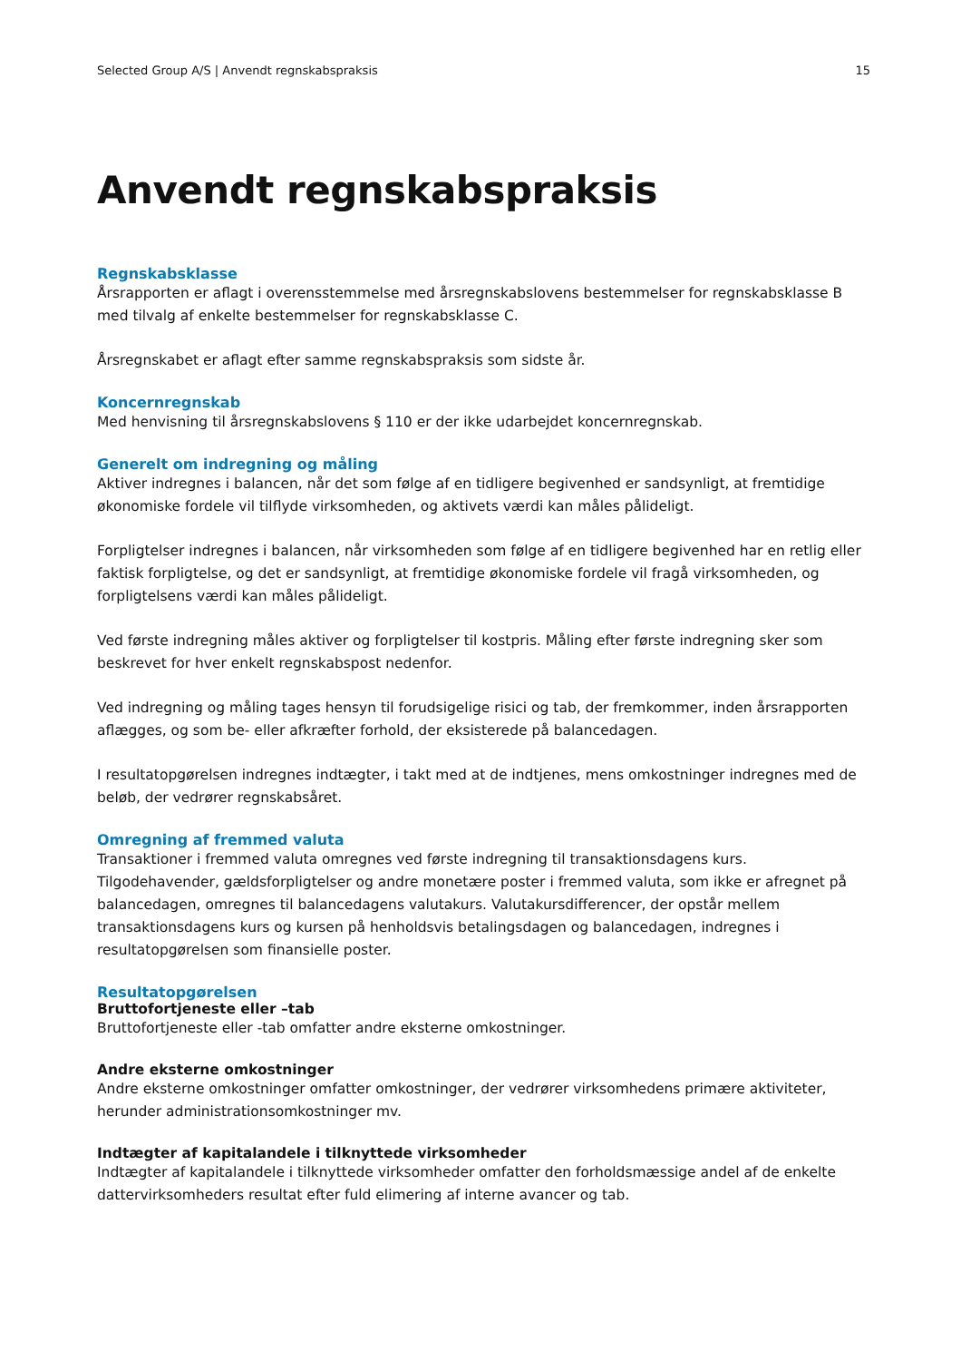Selected Group A/S | Anvendt regnskabspraksis 15
Anvendt regnskabspraksis
Regnskabsklasse
Årsrapporten er aflagt i overensstemmelse med årsregnskabslovens bestemmelser for regnskabsklasse B med tilvalg af enkelte bestemmelser for regnskabsklasse C.
Årsregnskabet er aflagt efter samme regnskabspraksis som sidste år.
Koncernregnskab
Med henvisning til årsregnskabslovens § 110 er der ikke udarbejdet koncernregnskab.
Generelt om indregning og måling
Aktiver indregnes i balancen, når det som følge af en tidligere begivenhed er sandsynligt, at fremtidige økonomiske fordele vil tilflyde virksomheden, og aktivets værdi kan måles pålideligt.
Forpligtelser indregnes i balancen, når virksomheden som følge af en tidligere begivenhed har en retlig eller faktisk forpligtelse, og det er sandsynligt, at fremtidige økonomiske fordele vil fragå virksomheden, og forpligtelsens værdi kan måles pålideligt.
Ved første indregning måles aktiver og forpligtelser til kostpris. Måling efter første indregning sker som beskrevet for hver enkelt regnskabspost nedenfor.
Ved indregning og måling tages hensyn til forudsigelige risici og tab, der fremkommer, inden årsrapporten aflægges, og som be- eller afkræfter forhold, der eksisterede på balancedagen.
I resultatopgørelsen indregnes indtægter, i takt med at de indtjenes, mens omkostninger indregnes med de beløb, der vedrører regnskabsåret.
Omregning af fremmed valuta
Transaktioner i fremmed valuta omregnes ved første indregning til transaktionsdagens kurs. Tilgodehavender, gældsforpligtelser og andre monetære poster i fremmed valuta, som ikke er afregnet på balancedagen, omregnes til balancedagens valutakurs. Valutakursdifferencer, der opstår mellem transaktionsdagens kurs og kursen på henholdsvis betalingsdagen og balancedagen, indregnes i resultatopgørelsen som finansielle poster.
Resultatopgørelsen
Bruttofortjeneste eller –tab
Bruttofortjeneste eller -tab omfatter andre eksterne omkostninger.
Andre eksterne omkostninger
Andre eksterne omkostninger omfatter omkostninger, der vedrører virksomhedens primære aktiviteter, herunder administrationsomkostninger mv.
Indtægter af kapitalandele i tilknyttede virksomheder
Indtægter af kapitalandele i tilknyttede virksomheder omfatter den forholdsmæssige andel af de enkelte dattervirksomheders resultat efter fuld elimering af interne avancer og tab.